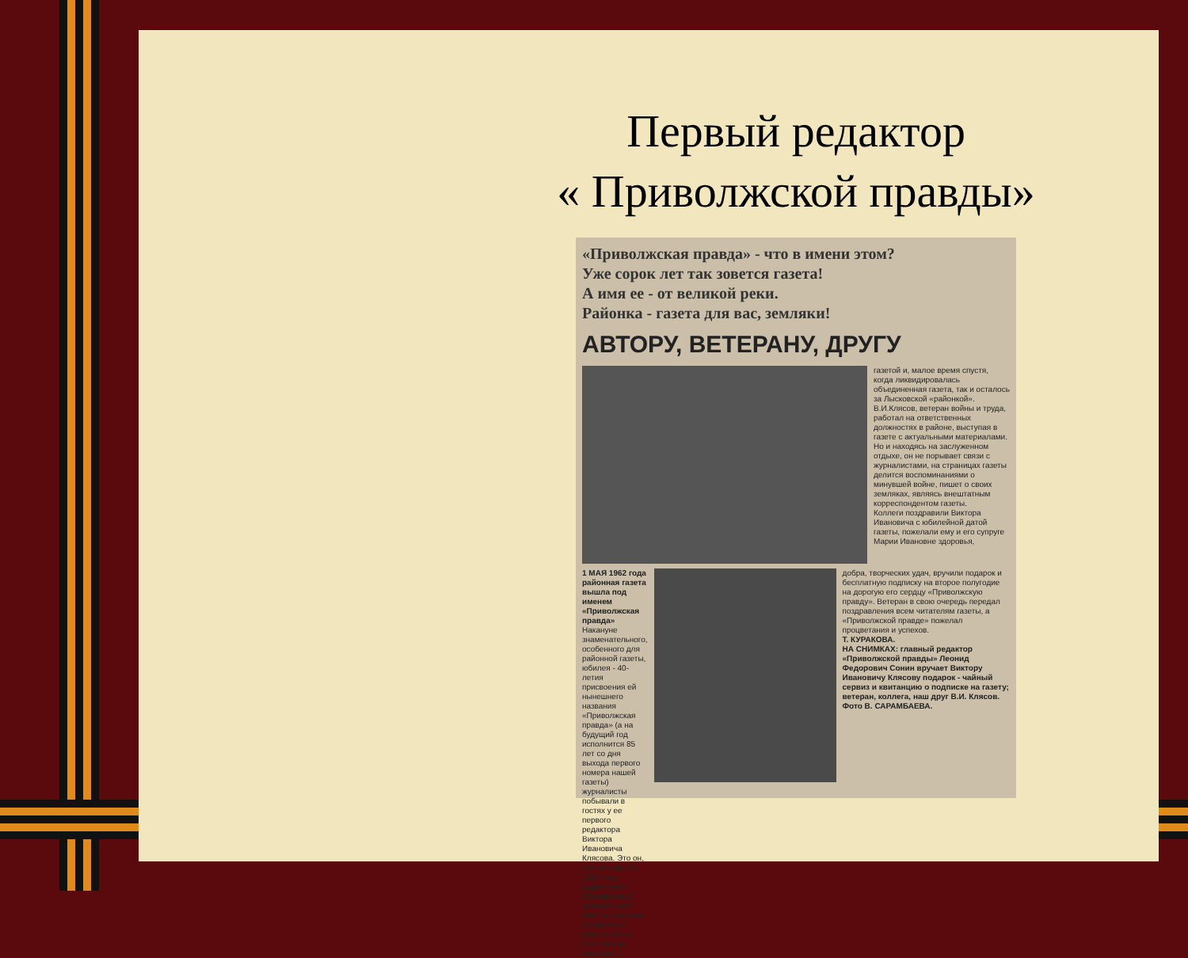Первый редактор
« Приволжской правды»
«Приволжская правда» - что в имени этом?
Уже сорок лет так зовется газета!
А имя ее - от великой реки.
Районка - газета для вас, земляки!
АВТОРУ, ВЕТЕРАНУ, ДРУГУ
газетой и, малое время спустя, когда ликвидировалась объединенная газета, так и осталось за Лысковской «районкой».
В.И.Клясов, ветеран войны и труда, работал на ответственных должностях в районе, выступая в газете с актуальными материалами. Но и находясь на заслуженном отдыхе, он не порывает связи с журналистами, на страницах газеты делится воспоминаниями о минувшей войне, пишет о своих земляках, являясь внештатным корреспондентом газеты.
Коллеги поздравили Виктора Ивановича с юбилейной датой газеты, пожелали ему и его супруге Марии Ивановне здоровья,
1 МАЯ 1962 года районная газета вышла под именем «Приволжская правда» Накануне знаменательного, особенного для районной газеты, юбилея - 40-летия присвоения ей нынешнего названия «Приволжская правда» (а на будущий год исполнится 85 лет со дня выхода первого номера нашей газеты) журналисты побывали в гостях у ее первого редактора Виктора Ивановича Клясова. Это он, назначенный в 1962 году редактором объединенной межрайонной газеты, выступил автором ее нового имени. Оно прочно срослось с
добра, творческих удач, вручили подарок и бесплатную подписку на второе полугодие на дорогую его сердцу «Приволжскую правду». Ветеран в свою очередь передал поздравления всем читателям газеты, а «Приволжской правде» пожелал процветания и успехов.
Т. КУРАКОВА.
НА СНИМКАХ: главный редактор «Приволжской правды» Леонид Федорович Сонин вручает Виктору Ивановичу Клясову подарок - чайный сервиз и квитанцию о подписке на газету; ветеран, коллега, наш друг В.И. Клясов.
Фото В. САРАМБАЕВА.